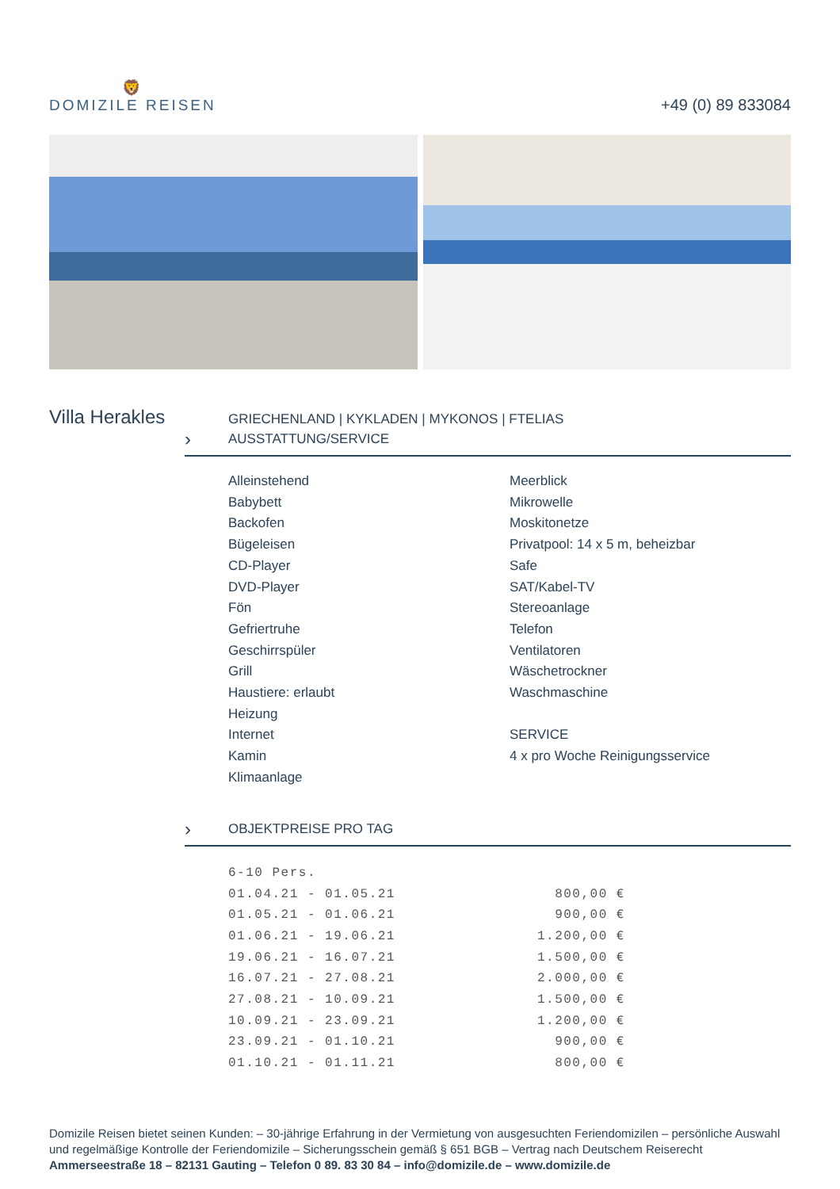🦁
DOMIZILE REISEN
+49 (0) 89 833084
Villa Herakles
›
GRIECHENLAND | KYKLADEN | MYKONOS | FTELIAS
AUSSTATTUNG/SERVICE
Alleinstehend
Babybett
Backofen
Bügeleisen
CD-Player
DVD-Player
Fön
Gefriertruhe
Geschirrspüler
Grill
Haustiere: erlaubt
Heizung
Internet
Kamin
Klimaanlage
Meerblick
Mikrowelle
Moskitonetze
Privatpool: 14 x 5 m, beheizbar
Safe
SAT/Kabel-TV
Stereoanlage
Telefon
Ventilatoren
Wäschetrockner
Waschmaschine
SERVICE
4 x pro Woche Reinigungsservice
›
OBJEKTPREISE PRO TAG
| 6-10 Pers. | |
| 01.04.21 - 01.05.21 | 800,00 € |
| 01.05.21 - 01.06.21 | 900,00 € |
| 01.06.21 - 19.06.21 | 1.200,00 € |
| 19.06.21 - 16.07.21 | 1.500,00 € |
| 16.07.21 - 27.08.21 | 2.000,00 € |
| 27.08.21 - 10.09.21 | 1.500,00 € |
| 10.09.21 - 23.09.21 | 1.200,00 € |
| 23.09.21 - 01.10.21 | 900,00 € |
| 01.10.21 - 01.11.21 | 800,00 € |
Domizile Reisen bietet seinen Kunden: – 30-jährige Erfahrung in der Vermietung von ausgesuchten Feriendomizilen – persönliche Auswahl und regelmäßige Kontrolle der Feriendomizile – Sicherungsschein gemäß § 651 BGB – Vertrag nach Deutschem Reiserecht
Ammerseestraße 18 – 82131 Gauting – Telefon 0 89. 83 30 84 – info@domizile.de – www.domizile.de